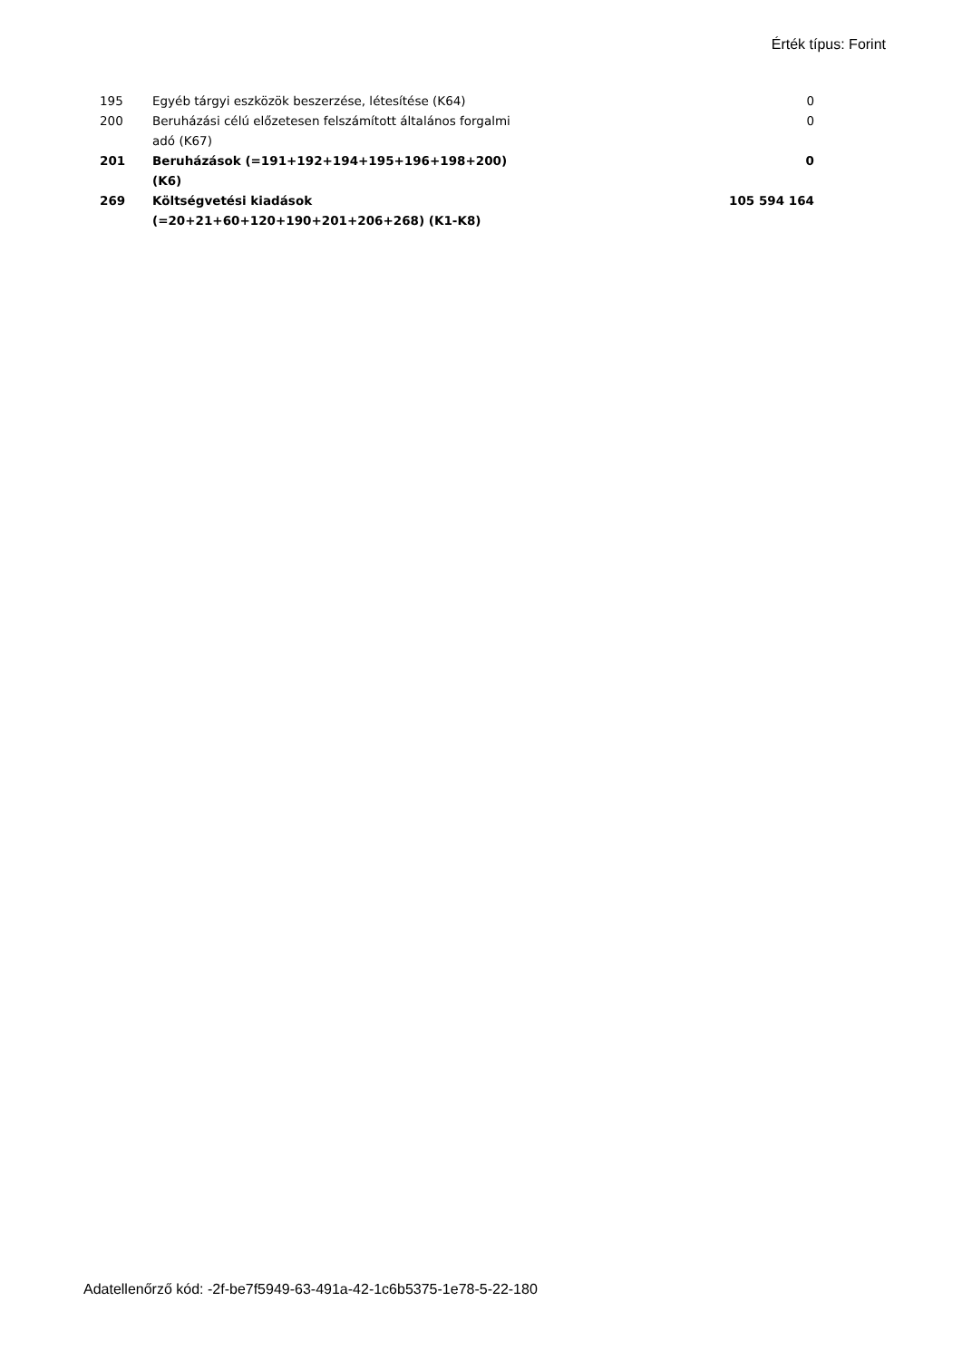Érték típus: Forint
| 195 | Egyéb tárgyi eszközök beszerzése, létesítése (K64) | 0 |
| 200 | Beruházási célú előzetesen felszámított általános forgalmi adó (K67) | 0 |
| 201 | Beruházások (=191+192+194+195+196+198+200) (K6) | 0 |
| 269 | Költségvetési kiadások (=20+21+60+120+190+201+206+268) (K1-K8) | 105 594 164 |
Adatellenőrző kód: -2f-be7f5949-63-491a-42-1c6b5375-1e78-5-22-180